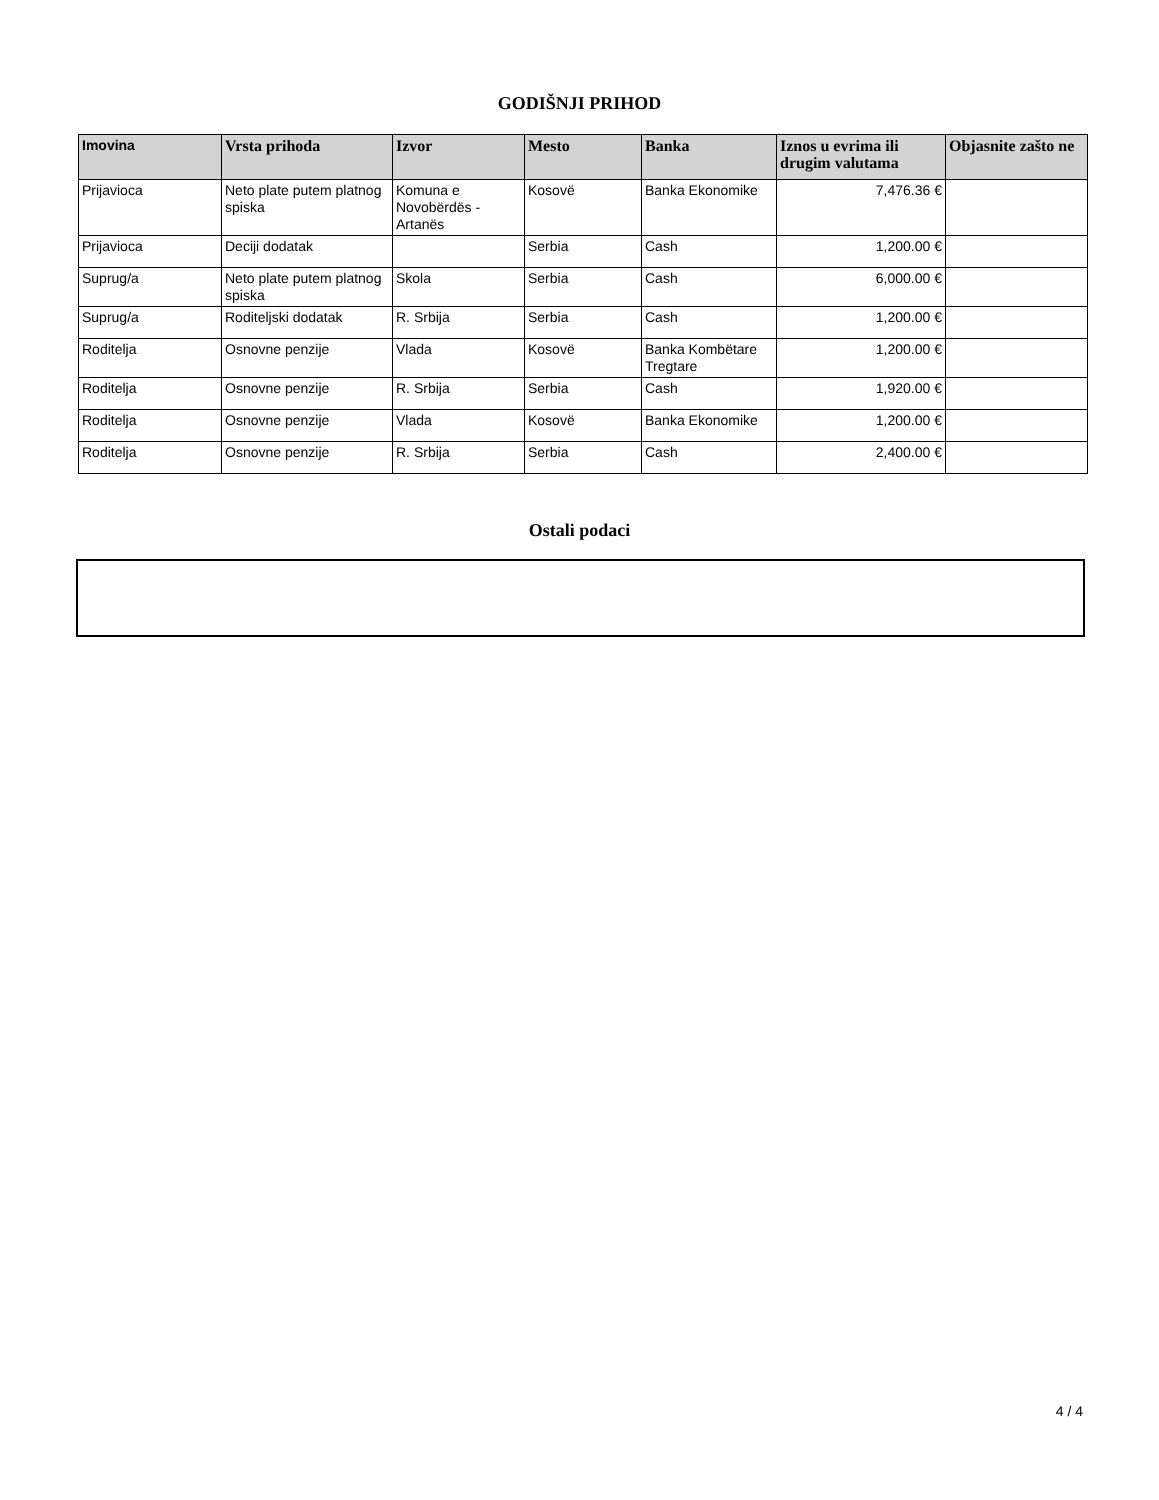GODIŠNJI PRIHOD
| Imovina | Vrsta prihoda | Izvor | Mesto | Banka | Iznos u evrima ili drugim valutama | Objasnite zašto ne |
| --- | --- | --- | --- | --- | --- | --- |
| Prijavioca | Neto plate putem platnog spiska | Komuna e Novobërdës - Artanës | Kosovë | Banka Ekonomike | 7,476.36 € | |
| Prijavioca | Deciji dodatak | | Serbia | Cash | 1,200.00 € | |
| Suprug/a | Neto plate putem platnog spiska | Skola | Serbia | Cash | 6,000.00 € | |
| Suprug/a | Roditeljski dodatak | R. Srbija | Serbia | Cash | 1,200.00 € | |
| Roditelja | Osnovne penzije | Vlada | Kosovë | Banka Kombëtare Tregtare | 1,200.00 € | |
| Roditelja | Osnovne penzije | R. Srbija | Serbia | Cash | 1,920.00 € | |
| Roditelja | Osnovne penzije | Vlada | Kosovë | Banka Ekonomike | 1,200.00 € | |
| Roditelja | Osnovne penzije | R. Srbija | Serbia | Cash | 2,400.00 € | |
Ostali podaci
4 / 4